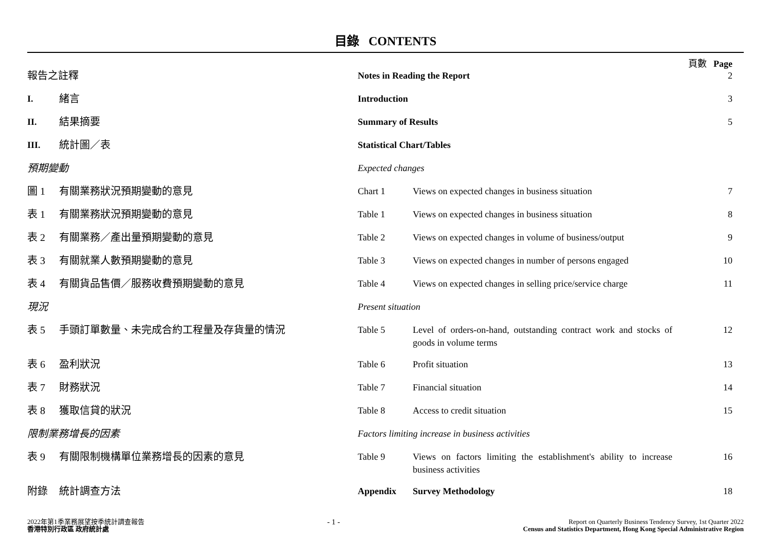目錄 CONTENTS
頁數 Page
| 報告之註釋 | | Notes in Reading the Report | | 2 |
| I. | 緒言 | Introduction | | 3 |
| II. | 結果摘要 | Summary of Results | | 5 |
| III. | 統計圖／表 | Statistical Chart/Tables | | |
| 預期變動 | | Expected changes | | |
| 圖 1 | 有關業務狀況預期變動的意見 | Chart 1 | Views on expected changes in business situation | 7 |
| 表 1 | 有關業務狀況預期變動的意見 | Table 1 | Views on expected changes in business situation | 8 |
| 表 2 | 有關業務／產出量預期變動的意見 | Table 2 | Views on expected changes in volume of business/output | 9 |
| 表 3 | 有關就業人數預期變動的意見 | Table 3 | Views on expected changes in number of persons engaged | 10 |
| 表 4 | 有關貨品售價／服務收費預期變動的意見 | Table 4 | Views on expected changes in selling price/service charge | 11 |
| 現況 | | Present situation | | |
| 表 5 | 手頭訂單數量、未完成合約工程量及存貨量的情況 | Table 5 | Level of orders-on-hand, outstanding contract work and stocks of goods in volume terms | 12 |
| 表 6 | 盈利狀況 | Table 6 | Profit situation | 13 |
| 表 7 | 財務狀況 | Table 7 | Financial situation | 14 |
| 表 8 | 獲取信貸的狀況 | Table 8 | Access to credit situation | 15 |
| 限制業務增長的因素 | | Factors limiting increase in business activities | | |
| 表 9 | 有關限制機構單位業務增長的因素的意見 | Table 9 | Views on factors limiting the establishment's ability to increase business activities | 16 |
| 附錄 | 統計調查方法 | Appendix | Survey Methodology | 18 |
2022年第1季業務展望按季統計調查報告
香港特別行政區 政府統計處
- 1 -
Report on Quarterly Business Tendency Survey, 1st Quarter 2022
Census and Statistics Department, Hong Kong Special Administrative Region